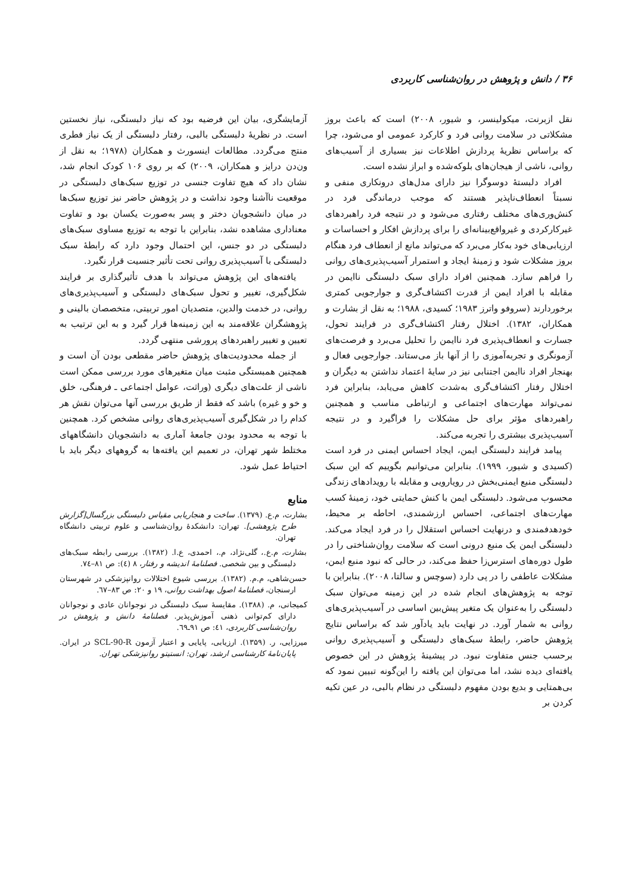۳۶ / دانش و پژوهش در روان‌شناسی کاربردی
نقل ازبرنت، میکولینسر، و شیور، ۲۰۰۸) است که باعث بروز مشکلاتی در سلامت روانی فرد و کارکرد عمومی او می‌شود، چرا که براساس نظریهٔ پردازش اطلاعات نیز بسیاری از آسیب‌های روانی، ناشی از هیجان‌های بلوکه‌شده و ابراز نشده است.
افراد دلبستهٔ دوسوگرا نیز دارای مدل‌های درونکاری منفی و نسبتاً انعطاف‌ناپذیر هستند که موجب درماندگی فرد در کنش‌وری‌های مختلف رفتاری می‌شود و در نتیجه فرد راهبردهای غیرکارکردی و غیرواقع‌بینانه‌ای را برای پردازش افکار و احساسات و ارزیابی‌های خود به‌کار می‌برد که می‌تواند مانع از انعطاف فرد هنگام بروز مشکلات شود و زمینهٔ ایجاد و استمرار آسیب‌پذیری‌های روانی را فراهم سازد. همچنین افراد دارای سبک دلبستگی ناایمن در مقابله با افراد ایمن از قدرت اکتشاف‌گری و جوارجویی کمتری برخوردارند (سروفو واترز ۱۹۸۳؛ کسیدی، ۱۹۸۸؛ به نقل از بشارت و همکاران، ۱۳۸۲). اختلال رفتار اکتشاف‌گری در فرایند تحول، جسارت و انعطاف‌پذیری فرد ناایمن را تحلیل می‌برد و فرصت‌های آزمونگری و تجربه‌آموزی را از آنها باز می‌ستاند. جوارجویی فعال و بهنجار افراد ناایمن اجتنابی نیز در سایهٔ اعتماد نداشتن به دیگران و اختلال رفتار اکتشاف‌گری به‌شدت کاهش می‌یابد، بنابراین فرد نمی‌تواند مهارت‌های اجتماعی و ارتباطی مناسب و همچنین راهبردهای مؤثر برای حل مشکلات را فراگیرد و در نتیجه آسیب‌پذیری بیشتری را تجربه می‌کند.
پیامد فرایند دلبستگی ایمن، ایجاد احساس ایمنی در فرد است (کسیدی و شیور، ۱۹۹۹). بنابراین می‌توانیم بگوییم که این سبک دلبستگی منبع ایمنی‌بخش در رویارویی و مقابله با رویدادهای زندگی محسوب می‌شود. دلبستگی ایمن با کنش حمایتی خود، زمینهٔ کسب مهارت‌های اجتماعی، احساس ارزشمندی، احاطه بر محیط، خودهدفمندی و درنهایت احساس استقلال را در فرد ایجاد می‌کند. دلبستگی ایمن یک منبع درونی است که سلامت روان‌شناختی را در طول دوره‌های استرس‌زا حفظ می‌کند، در حالی که نبود منبع ایمن، مشکلات عاطفی را در پی دارد (سوچس و سالتا، ۲۰۰۸). بنابراین با توجه به پژوهش‌های انجام شده در این زمینه می‌توان سبک دلبستگی را به‌عنوان یک متغیر پیش‌بین اساسی در آسیب‌پذیری‌های روانی به شمار آورد. در نهایت باید یادآور شد که براساس نتایج پژوهش حاضر، رابطهٔ سبک‌های دلبستگی و آسیب‌پذیری روانی برحسب جنس متفاوت نبود. در پیشینهٔ پژوهش در این خصوص یافته‌ای دیده نشد، اما می‌توان این یافته را این‌گونه تبیین نمود که بی‌همتایی و بدیع بودن مفهوم دلبستگی در نظام بالبی، در عین تکیه کردن بر
آزمایشگری، بیان این فرضیه بود که نیاز دلبستگی، نیاز نخستین است. در نظریهٔ دلبستگی بالبی، رفتار دلبستگی از یک نیاز فطری منتج می‌گردد. مطالعات اینسورث و همکاران (۱۹۷۸؛ به نقل از ون‌دن درایز و همکاران، ۲۰۰۹) که بر روی ۱۰۶ کودک انجام شد، نشان داد که هیچ تفاوت جنسی در توزیع سبک‌های دلبستگی در موقعیت ناآشنا وجود نداشت و در پژوهش حاضر نیز توزیع سبک‌ها در میان دانشجویان دختر و پسر به‌صورت یکسان بود و تفاوت معناداری مشاهده نشد، بنابراین با توجه به توزیع مساوی سبک‌های دلبستگی در دو جنس، این احتمال وجود دارد که رابطهٔ سبک دلبستگی با آسیب‌پذیری روانی تحت تأثیر جنسیت قرار نگیرد.
یافته‌های این پژوهش می‌تواند با هدف تأثیرگذاری بر فرایند شکل‌گیری، تغییر و تحول سبک‌های دلبستگی و آسیب‌پذیری‌های روانی، در خدمت والدین، متصدیان امور تربیتی، متخصصان بالینی و پژوهشگران علاقه‌مند به این زمینه‌ها قرار گیرد و به این ترتیب به تعیین و تغییر راهبردهای پرورشی منتهی گردد.
از جمله محدودیت‌های پژوهش حاضر مقطعی بودن آن است و همچنین همبستگی مثبت میان متغیرهای مورد بررسی ممکن است ناشی از علت‌های دیگری (وراثت، عوامل اجتماعی ـ فرهنگی، خلق و خو و غیره) باشد که فقط از طریق بررسی آنها می‌توان نقش هر کدام را در شکل‌گیری آسیب‌پذیری‌های روانی مشخص کرد. همچنین با توجه به محدود بودن جامعهٔ آماری به دانشجویان دانشگاههای مختلط شهر تهران، در تعمیم این یافته‌ها به گروههای دیگر باید با احتیاط عمل شود.
منابع
بشارت، م.ع. (۱۳۷۹). ساخت و هنجاریابی مقیاس دلبستگی بزرگسال[گزارش طرح پژوهشی]. تهران: دانشکدهٔ روان‌شناسی و علوم تربیتی دانشگاه تهران.
بشارت، م.ع.، گلی‌نژاد، م.، احمدی، ع.ا. (۱۳۸۲). بررسی رابطه سبک‌های دلبستگی و بین شخصی. فصلنامهٔ اندیشه و رفتار، ۸ (٤): ص ۸۱–۷٤.
حسن‌شاهی، م.م. (۱۳۸۲). بررسی شیوع اختلالات روانپزشکی در شهرستان ارسنجان، فصلنامهٔ اصول بهداشت روانی، ۱۹ و ۲۰: ص ۸۳–٦۷.
کمیجانی، م. (۱۳۸۸). مقایسهٔ سبک دلبستگی در نوجوانان عادی و نوجوانان دارای کم‌توانی ذهنی آموزش‌پذیر. فصلنامهٔ دانش و پژوهش در روان‌شناسی کاربردی، ٤۱: ص ۹۱ـ٦۹.
میرزایی، ر. (۱۳۵۹). ارزیابی، پایایی و اعتبار آزمون SCL-90-R در ایران. پایان‌نامهٔ کارشناسی ارشد، تهران: انستیتو روانپزشکی تهران.